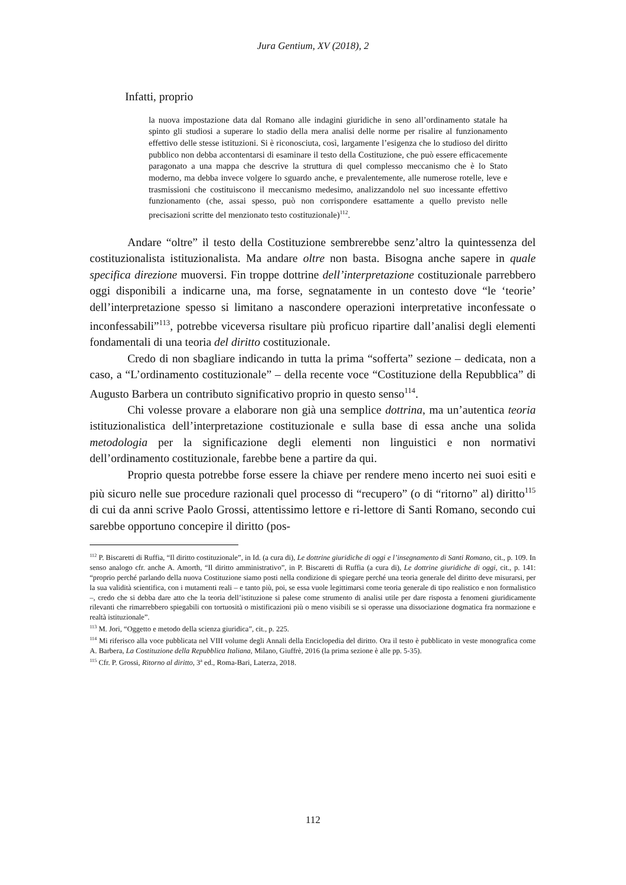Jura Gentium, XV (2018), 2
Infatti, proprio
la nuova impostazione data dal Romano alle indagini giuridiche in seno all’ordinamento statale ha spinto gli studiosi a superare lo stadio della mera analisi delle norme per risalire al funzionamento effettivo delle stesse istituzioni. Si è riconosciuta, così, largamente l’esigenza che lo studioso del diritto pubblico non debba accontentarsi di esaminare il testo della Costituzione, che può essere efficacemente paragonato a una mappa che descrive la struttura di quel complesso meccanismo che è lo Stato moderno, ma debba invece volgere lo sguardo anche, e prevalentemente, alle numerose rotelle, leve e trasmissioni che costituiscono il meccanismo medesimo, analizzandolo nel suo incessante effettivo funzionamento (che, assai spesso, può non corrispondere esattamente a quello previsto nelle precisazioni scritte del menzionato testo costituzionale)<sup>112</sup>.
Andare “oltre” il testo della Costituzione sembrerebbe senz’altro la quintessenza del costituzionalista istituzionalista. Ma andare oltre non basta. Bisogna anche sapere in quale specifica direzione muoversi. Fin troppe dottrine dell’interpretazione costituzionale parrebbero oggi disponibili a indicarne una, ma forse, segnatamente in un contesto dove “le ‘teorie’ dell’interpretazione spesso si limitano a nascondere operazioni interpretative inconfessate o inconfessabili”<sup>113</sup>, potrebbe viceversa risultare più proficuo ripartire dall’analisi degli elementi fondamentali di una teoria del diritto costituzionale.
Credo di non sbagliare indicando in tutta la prima “sofferta” sezione – dedicata, non a caso, a “L’ordinamento costituzionale” – della recente voce “Costituzione della Repubblica” di Augusto Barbera un contributo significativo proprio in questo senso<sup>114</sup>.
Chi volesse provare a elaborare non già una semplice dottrina, ma un’autentica teoria istituzionalistica dell’interpretazione costituzionale e sulla base di essa anche una solida metodologia per la significazione degli elementi non linguistici e non normativi dell’ordinamento costituzionale, farebbe bene a partire da qui.
Proprio questa potrebbe forse essere la chiave per rendere meno incerto nei suoi esiti e più sicuro nelle sue procedure razionali quel processo di “recupero” (o di “ritorno” al) diritto<sup>115</sup> di cui da anni scrive Paolo Grossi, attentissimo lettore e ri-lettore di Santi Romano, secondo cui sarebbe opportuno concepire il diritto (pos-
<sup>112</sup> P. Biscaretti di Ruffia, “Il diritto costituzionale”, in Id. (a cura di), Le dottrine giuridiche di oggi e l’insegnamento di Santi Romano, cit., p. 109. In senso analogo cfr. anche A. Amorth, “Il diritto amministrativo”, in P. Biscaretti di Ruffia (a cura di), Le dottrine giuridiche di oggi, cit., p. 141: “proprio perché parlando della nuova Costituzione siamo posti nella condizione di spiegare perché una teoria generale del diritto deve misurarsi, per la sua validità scientifica, con i mutamenti reali – e tanto più, poi, se essa vuole legittimarsi come teoria generale di tipo realistico e non formalistico –, credo che si debba dare atto che la teoria dell’istituzione si palese come strumento di analisi utile per dare risposta a fenomeni giuridicamente rilevanti che rimarrebbero spiegabili con tortuosità o mistificazioni più o meno visibili se si operasse una dissociazione dogmatica fra normazione e realtà istituzionale”.
<sup>113</sup> M. Jori, “Oggetto e metodo della scienza giuridica”, cit., p. 225.
<sup>114</sup> Mi riferisco alla voce pubblicata nel VIII volume degli Annali della Enciclopedia del diritto. Ora il testo è pubblicato in veste monografica come A. Barbera, La Costituzione della Repubblica Italiana, Milano, Giuffrè, 2016 (la prima sezione è alle pp. 5-35).
<sup>115</sup> Cfr. P. Grossi, Ritorno al diritto, 3<sup>a</sup> ed., Roma-Bari, Laterza, 2018.
112